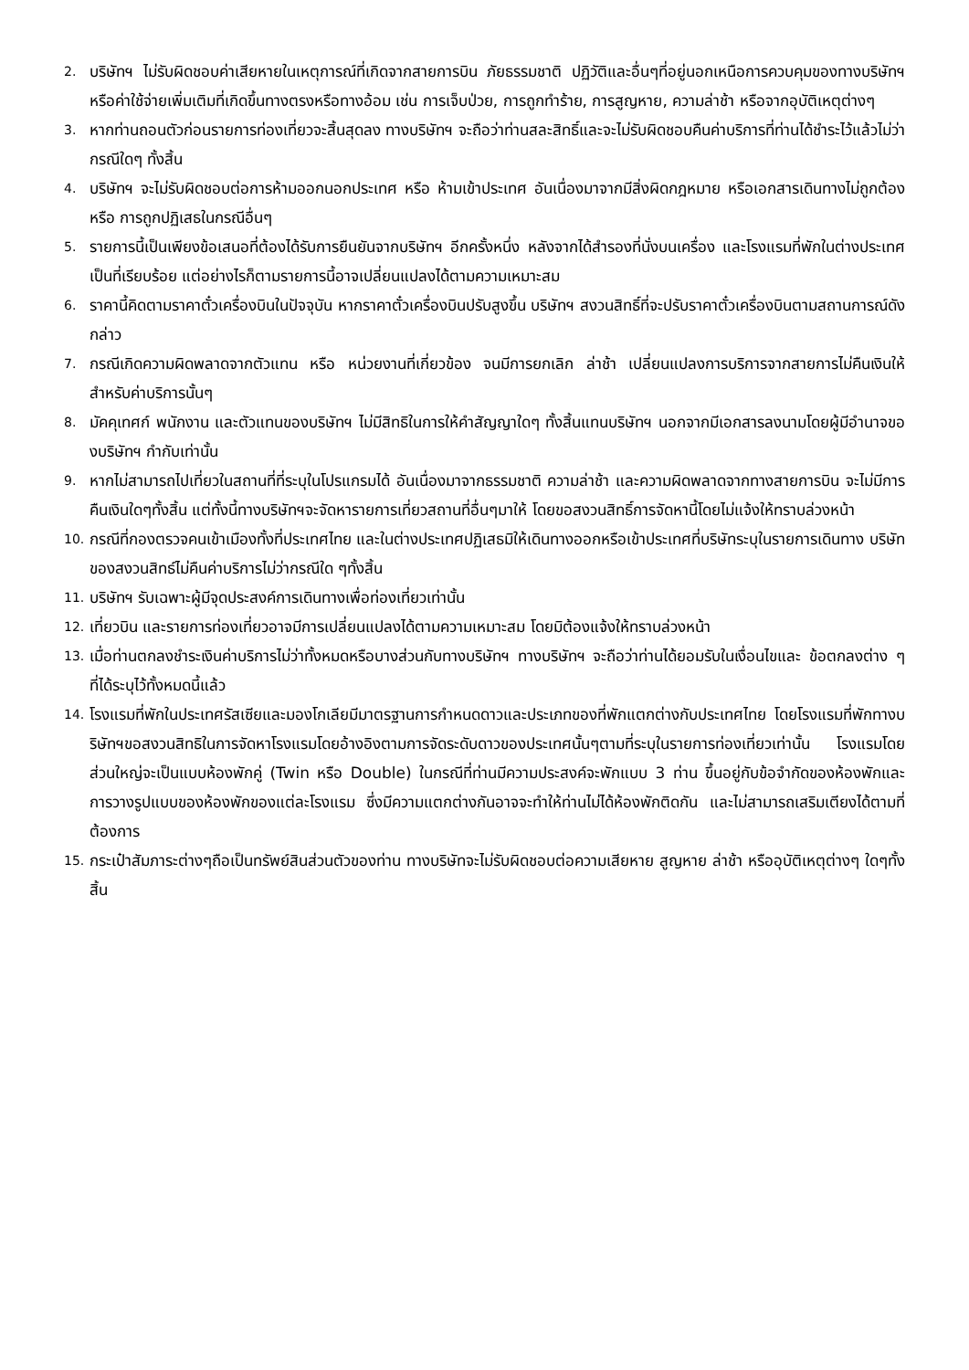2. บริษัทฯ ไม่รับผิดชอบค่าเสียหายในเหตุการณ์ที่เกิดจากสายการบิน ภัยธรรมชาติ ปฏิวัติและอื่นๆที่อยู่นอกเหนือการควบคุมของทางบริษัทฯหรือค่าใช้จ่ายเพิ่มเติมที่เกิดขึ้นทางตรงหรือทางอ้อม เช่น การเจ็บป่วย, การถูกทำร้าย, การสูญหาย, ความล่าช้า หรือจากอุบัติเหตุต่างๆ
3. หากท่านถอนตัวก่อนรายการท่องเที่ยวจะสิ้นสุดลง ทางบริษัทฯ จะถือว่าท่านสละสิทธิ์และจะไม่รับผิดชอบคืนค่าบริการที่ท่านได้ชำระไว้แล้วไม่ว่ากรณีใดๆ ทั้งสิ้น
4. บริษัทฯ จะไม่รับผิดชอบต่อการห้ามออกนอกประเทศ หรือ ห้ามเข้าประเทศ อันเนื่องมาจากมีสิ่งผิดกฎหมาย หรือเอกสารเดินทางไม่ถูกต้อง หรือ การถูกปฏิเสธในกรณีอื่นๆ
5. รายการนี้เป็นเพียงข้อเสนอที่ต้องได้รับการยืนยันจากบริษัทฯ อีกครั้งหนึ่ง หลังจากได้สำรองที่นั่งบนเครื่อง และโรงแรมที่พักในต่างประเทศเป็นที่เรียบร้อย แต่อย่างไรก็ตามรายการนี้อาจเปลี่ยนแปลงได้ตามความเหมาะสม
6. ราคานี้คิดตามราคาตั๋วเครื่องบินในปัจจุบัน หากราคาตั๋วเครื่องบินปรับสูงขึ้น บริษัทฯ สงวนสิทธิ์ที่จะปรับราคาตั๋วเครื่องบินตามสถานการณ์ดังกล่าว
7. กรณีเกิดความผิดพลาดจากตัวแทน หรือ หน่วยงานที่เกี่ยวข้อง จนมีการยกเลิก ล่าช้า เปลี่ยนแปลงการบริการจากสายการไม่คืนเงินให้สำหรับค่าบริการนั้นๆ
8. มัคคุเทศก์ พนักงาน และตัวแทนของบริษัทฯ ไม่มีสิทธิในการให้คำสัญญาใดๆ ทั้งสิ้นแทนบริษัทฯ นอกจากมีเอกสารลงนามโดยผู้มีอำนาจของบริษัทฯ กำกับเท่านั้น
9. หากไม่สามารถไปเที่ยวในสถานที่ที่ระบุในโปรแกรมได้ อันเนื่องมาจากธรรมชาติ ความล่าช้า และความผิดพลาดจากทางสายการบิน จะไม่มีการคืนเงินใดๆทั้งสิ้น แต่ทั้งนี้ทางบริษัทฯจะจัดหารายการเที่ยวสถานที่อื่นๆมาให้ โดยขอสงวนสิทธิ์การจัดหานี้โดยไม่แจ้งให้ทราบล่วงหน้า
10. กรณีที่กองตรวจคนเข้าเมืองทั้งที่ประเทศไทย และในต่างประเทศปฏิเสธมิให้เดินทางออกหรือเข้าประเทศที่บริษัทระบุในรายการเดินทาง บริษัทของสงวนสิทธ์ไม่คืนค่าบริการไม่ว่ากรณีใด ๆทั้งสิ้น
11. บริษัทฯ รับเฉพาะผู้มีจุดประสงค์การเดินทางเพื่อท่องเที่ยวเท่านั้น
12. เที่ยวบิน และรายการท่องเที่ยวอาจมีการเปลี่ยนแปลงได้ตามความเหมาะสม โดยมิต้องแจ้งให้ทราบล่วงหน้า
13. เมื่อท่านตกลงชำระเงินค่าบริการไม่ว่าทั้งหมดหรือบางส่วนกับทางบริษัทฯ ทางบริษัทฯ จะถือว่าท่านได้ยอมรับในเงื่อนไขและ ข้อตกลงต่าง ๆ ที่ได้ระบุไว้ทั้งหมดนี้แล้ว
14. โรงแรมที่พักในประเทศรัสเซียและมองโกเลียมีมาตรฐานการกำหนดดาวและประเภทของที่พักแตกต่างกับประเทศไทย โดยโรงแรมที่พักทางบริษัทฯขอสงวนสิทธิในการจัดหาโรงแรมโดยอ้างอิงตามการจัดระดับดาวของประเทศนั้นๆตามที่ระบุในรายการท่องเที่ยวเท่านั้น โรงแรมโดยส่วนใหญ่จะเป็นแบบห้องพักคู่ (Twin หรือ Double) ในกรณีที่ท่านมีความประสงค์จะพักแบบ 3 ท่าน ขึ้นอยู่กับข้อจำกัดของห้องพักและการวางรูปแบบของห้องพักของแต่ละโรงแรม ซึ่งมีความแตกต่างกันอาจจะทำให้ท่านไม่ได้ห้องพักติดกัน และไม่สามารถเสริมเตียงได้ตามที่ต้องการ
15. กระเป๋าสัมภาระต่างๆถือเป็นทรัพย์สินส่วนตัวของท่าน ทางบริษัทจะไม่รับผิดชอบต่อความเสียหาย สูญหาย ล่าช้า หรืออุบัติเหตุต่างๆ ใดๆทั้งสิ้น